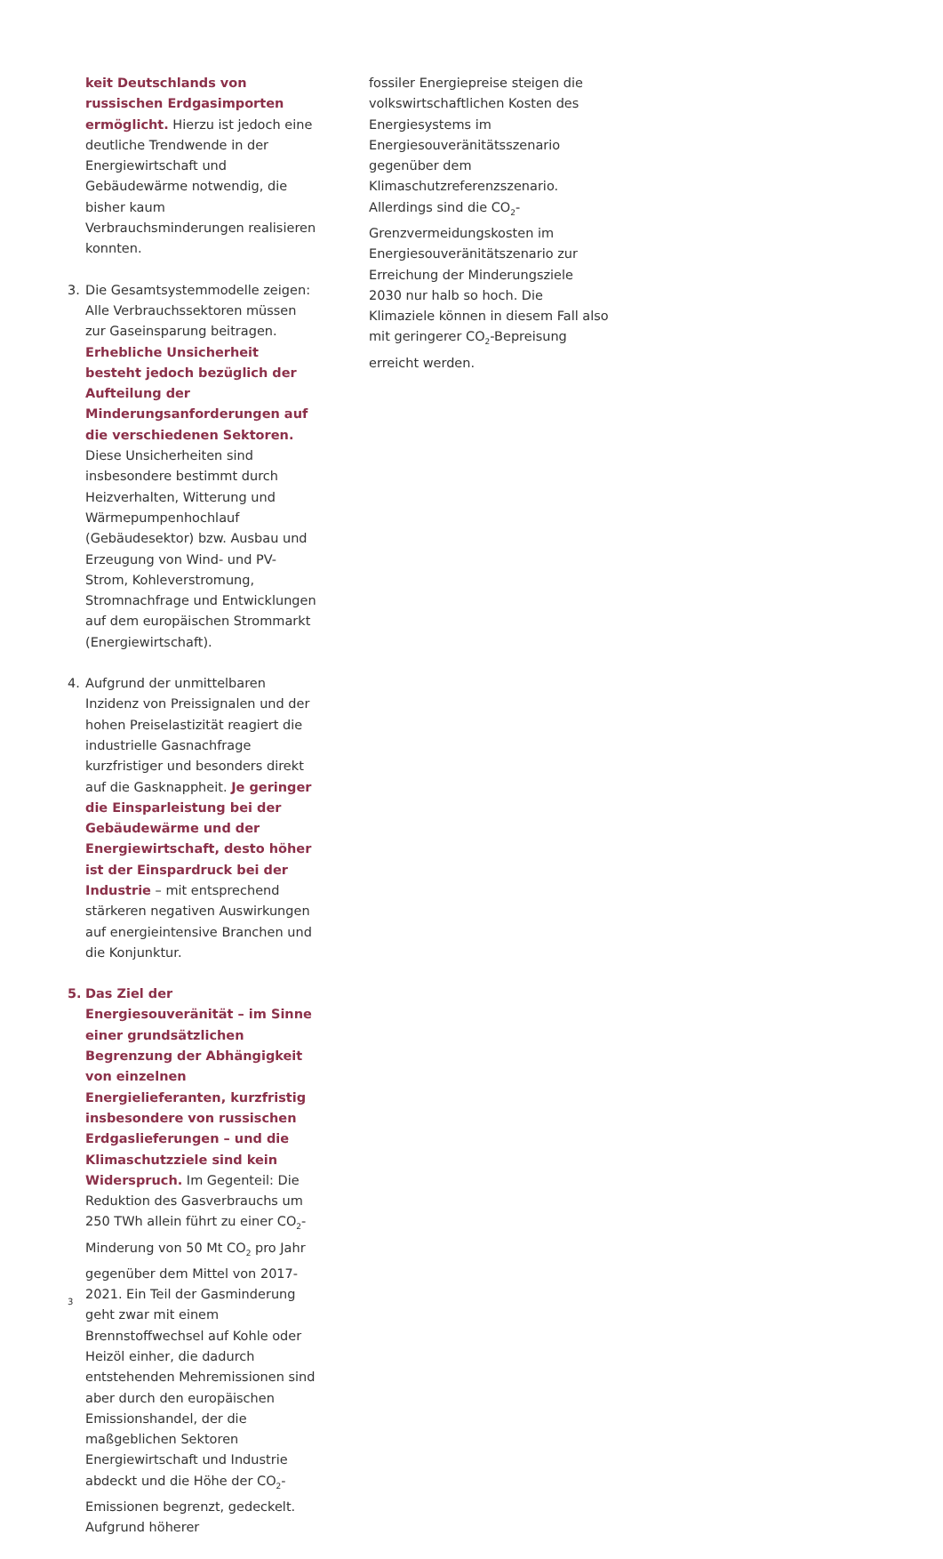keit Deutschlands von russischen Erdgasimporten ermöglicht. Hierzu ist jedoch eine deutliche Trendwende in der Energiewirtschaft und Gebäudewärme notwendig, die bisher kaum Verbrauchsminderungen realisieren konnten.
3. Die Gesamtsystemmodelle zeigen: Alle Verbrauchssektoren müssen zur Gaseinsparung beitragen. Erhebliche Unsicherheit besteht jedoch bezüglich der Aufteilung der Minderungsanforderungen auf die verschiedenen Sektoren. Diese Unsicherheiten sind insbesondere bestimmt durch Heizverhalten, Witterung und Wärmepumpenhochlauf (Gebäudesektor) bzw. Ausbau und Erzeugung von Wind- und PV-Strom, Kohleverstromung, Stromnachfrage und Entwicklungen auf dem europäischen Strommarkt (Energiewirtschaft).
4. Aufgrund der unmittelbaren Inzidenz von Preissignalen und der hohen Preiselastizität reagiert die industrielle Gasnachfrage kurzfristiger und besonders direkt auf die Gasknappheit. Je geringer die Einsparleistung bei der Gebäudewärme und der Energiewirtschaft, desto höher ist der Einspardruck bei der Industrie – mit entsprechend stärkeren negativen Auswirkungen auf energieintensive Branchen und die Konjunktur.
5. Das Ziel der Energiesouveränität – im Sinne einer grundsätzlichen Begrenzung der Abhängigkeit von einzelnen Energielieferanten, kurzfristig insbesondere von russischen Erdgaslieferungen – und die Klimaschutzziele sind kein Widerspruch. Im Gegenteil: Die Reduktion des Gasverbrauchs um 250 TWh allein führt zu einer CO<sub>2</sub>-Minderung von 50 Mt CO<sub>2</sub> pro Jahr gegenüber dem Mittel von 2017-2021. Ein Teil der Gasminderung geht zwar mit einem Brennstoffwechsel auf Kohle oder Heizöl einher, die dadurch entstehenden Mehremissionen sind aber durch den europäischen Emissionshandel, der die maßgeblichen Sektoren Energiewirtschaft und Industrie abdeckt und die Höhe der CO<sub>2</sub>-Emissionen begrenzt, gedeckelt. Aufgrund höherer
fossiler Energiepreise steigen die volkswirtschaftlichen Kosten des Energiesystems im Energiesouveränitätsszenario gegenüber dem Klimaschutzreferenzszenario. Allerdings sind die CO<sub>2</sub>-Grenzvermeidungskosten im Energiesouveränitätszenario zur Erreichung der Minderungsziele 2030 nur halb so hoch. Die Klimaziele können in diesem Fall also mit geringerer CO<sub>2</sub>-Bepreisung erreicht werden.
3